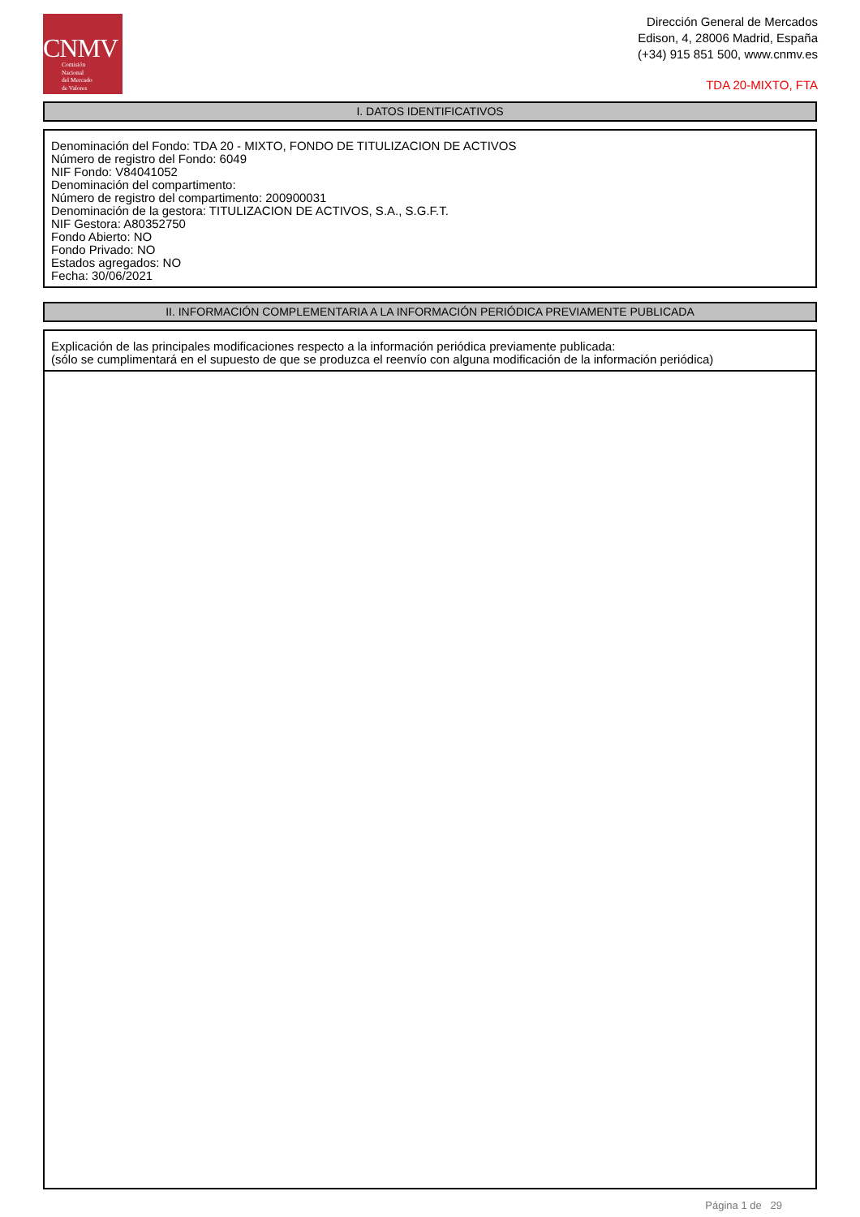CNMV
Comisión
Nacional
del Mercado
de Valores
Dirección General de Mercados
Edison, 4, 28006 Madrid, España
(+34) 915 851 500, www.cnmv.es
TDA 20-MIXTO, FTA
I. DATOS IDENTIFICATIVOS
Denominación del Fondo: TDA 20 - MIXTO, FONDO DE TITULIZACION DE ACTIVOS
Número de registro del Fondo: 6049
NIF Fondo: V84041052
Denominación del compartimento:
Número de registro del compartimento: 200900031
Denominación de la gestora: TITULIZACION DE ACTIVOS, S.A., S.G.F.T.
NIF Gestora: A80352750
Fondo Abierto: NO
Fondo Privado: NO
Estados agregados: NO
Fecha: 30/06/2021
II. INFORMACIÓN COMPLEMENTARIA A LA INFORMACIÓN PERIÓDICA PREVIAMENTE PUBLICADA
Explicación de las principales modificaciones respecto a la información periódica previamente publicada:
(sólo se cumplimentará en el supuesto de que se produzca el reenvío con alguna modificación de la información periódica)
Página 1 de 29